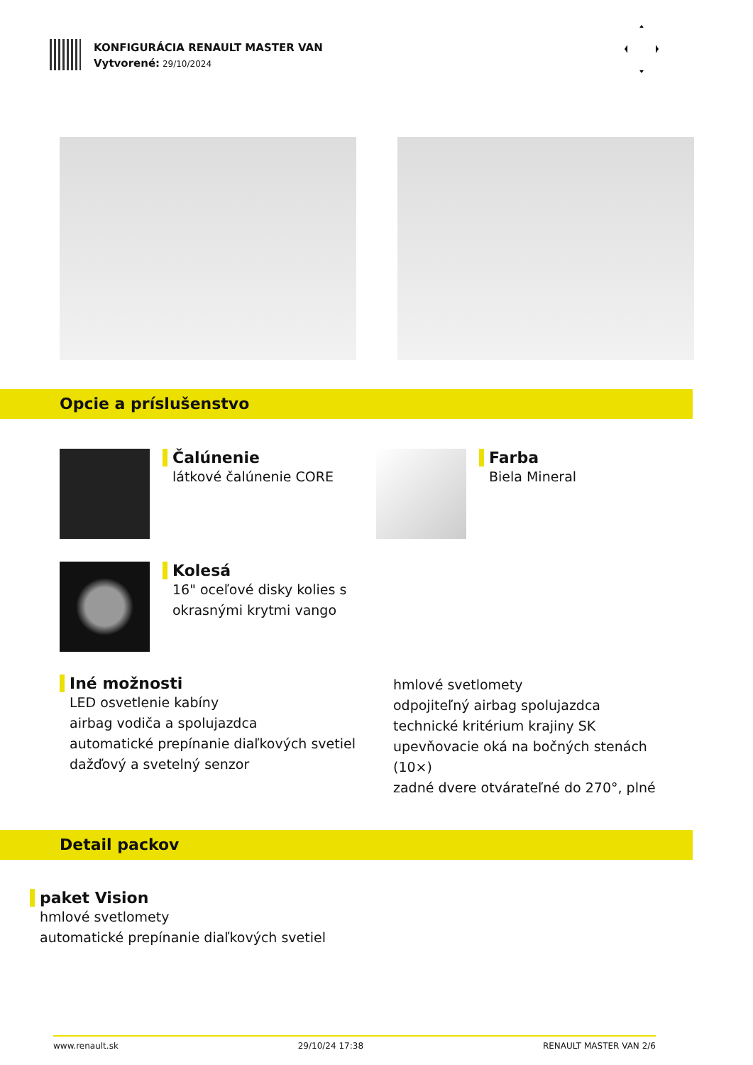KONFIGURÁCIA RENAULT MASTER VAN
Vytvorené: 29/10/2024
Opcie a príslušenstvo
Čalúnenie
látkové čalúnenie CORE
Farba
Biela Mineral
Kolesá
16" oceľové disky kolies s
okrasnými krytmi vango
Iné možnosti
LED osvetlenie kabíny
airbag vodiča a spolujazdca
automatické prepínanie diaľkových svetiel
dažďový a svetelný senzor
hmlové svetlomety
odpojiteľný airbag spolujazdca
technické kritérium krajiny SK
upevňovacie oká na bočných stenách (10×)
zadné dvere otvárateľné do 270°, plné
Detail packov
paket Vision
hmlové svetlomety
automatické prepínanie diaľkových svetiel
www.renault.sk 29/10/24 17:38 RENAULT MASTER VAN 2/6